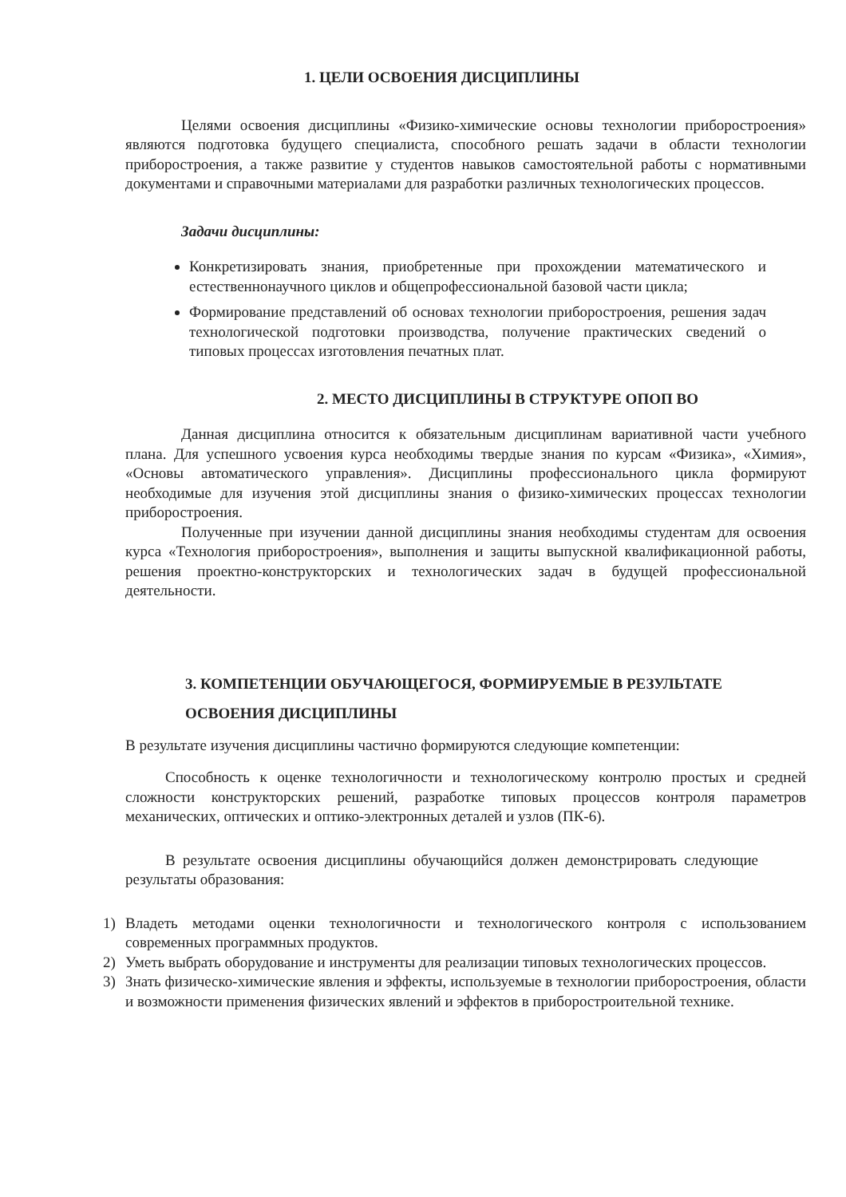1. ЦЕЛИ ОСВОЕНИЯ ДИСЦИПЛИНЫ
Целями освоения дисциплины «Физико-химические основы технологии приборостроения» являются подготовка будущего специалиста, способного решать задачи в области технологии приборостроения, а также развитие у студентов навыков самостоятельной работы с нормативными документами и справочными материалами для разработки различных технологических процессов.
Задачи дисциплины:
Конкретизировать знания, приобретенные при прохождении математического и естественнонаучного циклов и общепрофессиональной базовой части цикла;
Формирование представлений об основах технологии приборостроения, решения задач технологической подготовки производства, получение практических сведений о типовых процессах изготовления печатных плат.
2. МЕСТО ДИСЦИПЛИНЫ В СТРУКТУРЕ ОПОП ВО
Данная дисциплина относится к обязательным дисциплинам вариативной части учебного плана. Для успешного усвоения курса необходимы твердые знания по курсам «Физика», «Химия», «Основы автоматического управления». Дисциплины профессионального цикла формируют необходимые для изучения этой дисциплины знания о физико-химических процессах технологии приборостроения.
Полученные при изучении данной дисциплины знания необходимы студентам для освоения курса «Технология приборостроения», выполнения и защиты выпускной квалификационной работы, решения проектно-конструкторских и технологических задач в будущей профессиональной деятельности.
3. КОМПЕТЕНЦИИ ОБУЧАЮЩЕГОСЯ, ФОРМИРУЕМЫЕ В РЕЗУЛЬТАТЕ ОСВОЕНИЯ ДИСЦИПЛИНЫ
В результате изучения дисциплины частично формируются следующие компетенции:
Способность к оценке технологичности и технологическому контролю простых и средней сложности конструкторских решений, разработке типовых процессов контроля параметров механических, оптических и оптико-электронных деталей и узлов (ПК-6).
В результате освоения дисциплины обучающийся должен демонстрировать следующие результаты образования:
1) Владеть методами оценки технологичности и технологического контроля с использованием современных программных продуктов.
2) Уметь выбрать оборудование и инструменты для реализации типовых технологических процессов.
3) Знать физическо-химические явления и эффекты, используемые в технологии приборостроения, области и возможности применения физических явлений и эффектов в приборостроительной технике.